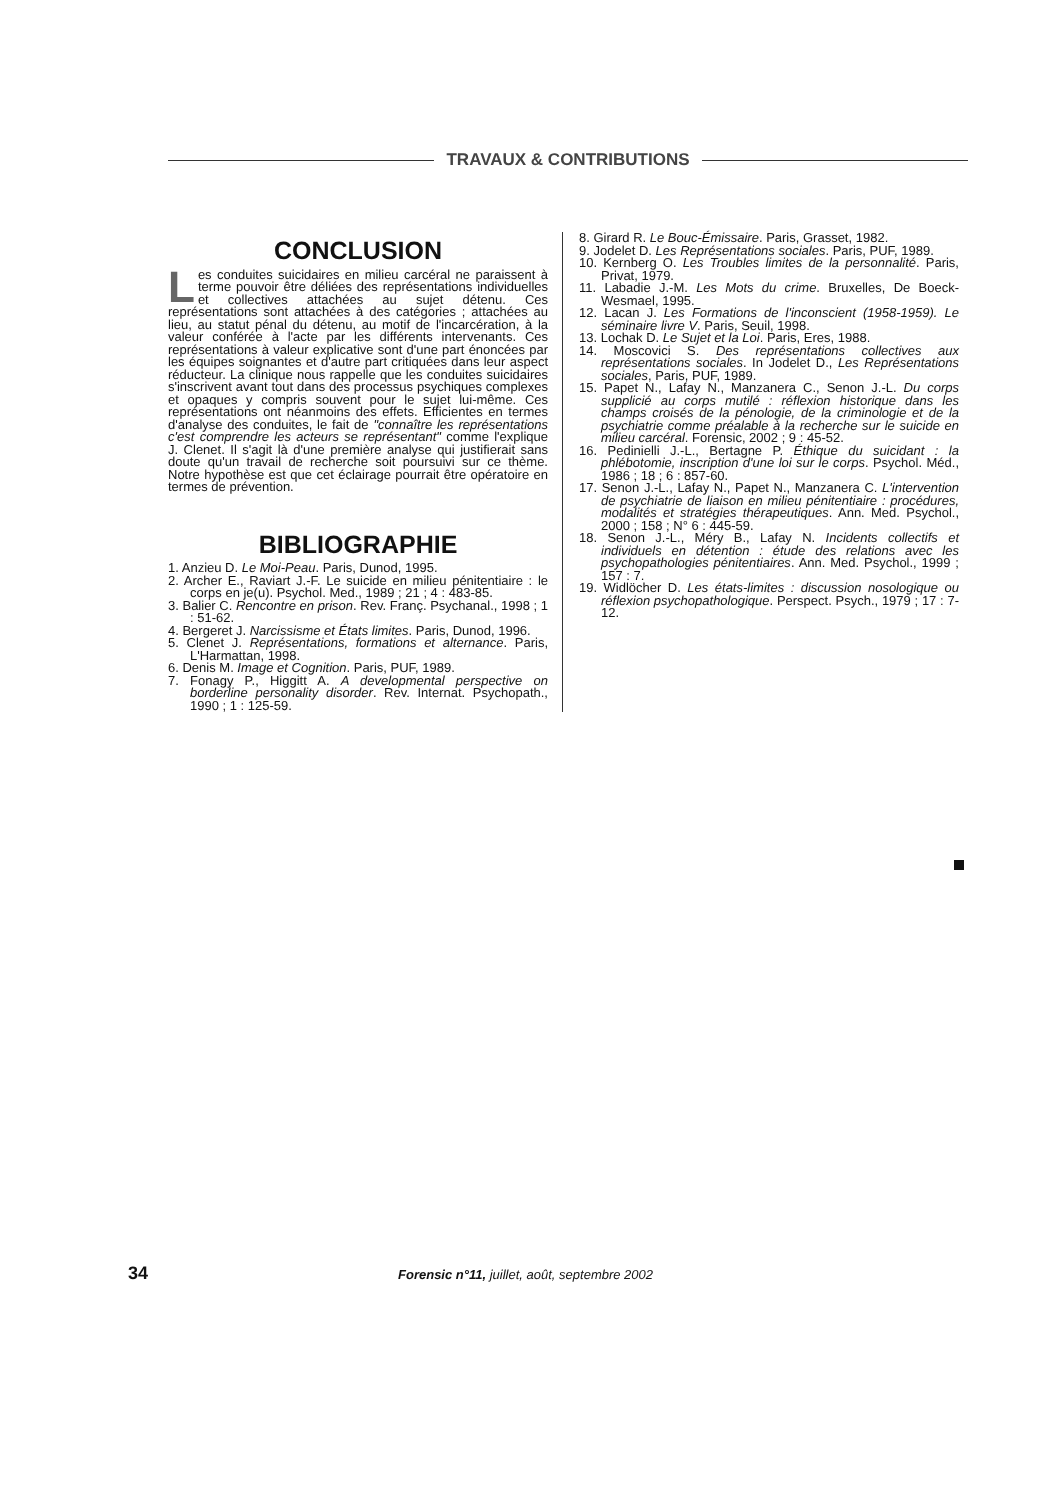TRAVAUX & CONTRIBUTIONS
CONCLUSION
Les conduites suicidaires en milieu carcéral ne paraissent à terme pouvoir être déliées des représentations individuelles et collectives attachées au sujet détenu. Ces représentations sont attachées à des catégories ; attachées au lieu, au statut pénal du détenu, au motif de l'incarcération, à la valeur conférée à l'acte par les différents intervenants. Ces représentations à valeur explicative sont d'une part énoncées par les équipes soignantes et d'autre part critiquées dans leur aspect réducteur. La clinique nous rappelle que les conduites suicidaires s'inscrivent avant tout dans des processus psychiques complexes et opaques y compris souvent pour le sujet lui-même. Ces représentations ont néanmoins des effets. Efficientes en termes d'analyse des conduites, le fait de "connaître les représentations c'est comprendre les acteurs se représentant" comme l'explique J. Clenet. Il s'agit là d'une première analyse qui justifierait sans doute qu'un travail de recherche soit poursuivi sur ce thème. Notre hypothèse est que cet éclairage pourrait être opératoire en termes de prévention.
BIBLIOGRAPHIE
1. Anzieu D. Le Moi-Peau. Paris, Dunod, 1995.
2. Archer E., Raviart J.-F. Le suicide en milieu pénitentiaire : le corps en je(u). Psychol. Med., 1989 ; 21 ; 4 : 483-85.
3. Balier C. Rencontre en prison. Rev. Franç. Psychanal., 1998 ; 1 : 51-62.
4. Bergeret J. Narcissisme et États limites. Paris, Dunod, 1996.
5. Clenet J. Représentations, formations et alternance. Paris, L'Harmattan, 1998.
6. Denis M. Image et Cognition. Paris, PUF, 1989.
7. Fonagy P., Higgitt A. A developmental perspective on borderline personality disorder. Rev. Internat. Psychopath., 1990 ; 1 : 125-59.
8. Girard R. Le Bouc-Émissaire. Paris, Grasset, 1982.
9. Jodelet D. Les Représentations sociales. Paris, PUF, 1989.
10. Kernberg O. Les Troubles limites de la personnalité. Paris, Privat, 1979.
11. Labadie J.-M. Les Mots du crime. Bruxelles, De Boeck-Wesmael, 1995.
12. Lacan J. Les Formations de l'inconscient (1958-1959). Le séminaire livre V. Paris, Seuil, 1998.
13. Lochak D. Le Sujet et la Loi. Paris, Eres, 1988.
14. Moscovici S. Des représentations collectives aux représentations sociales. In Jodelet D., Les Représentations sociales, Paris, PUF, 1989.
15. Papet N., Lafay N., Manzanera C., Senon J.-L. Du corps supplicié au corps mutilé : réflexion historique dans les champs croisés de la pénologie, de la criminologie et de la psychiatrie comme préalable à la recherche sur le suicide en milieu carcéral. Forensic, 2002 ; 9 : 45-52.
16. Pedinielli J.-L., Bertagne P. Éthique du suicidant : la phlébotomie, inscription d'une loi sur le corps. Psychol. Méd., 1986 ; 18 ; 6 : 857-60.
17. Senon J.-L., Lafay N., Papet N., Manzanera C. L'intervention de psychiatrie de liaison en milieu pénitentiaire : procédures, modalités et stratégies thérapeutiques. Ann. Med. Psychol., 2000 ; 158 ; N° 6 : 445-59.
18. Senon J.-L., Méry B., Lafay N. Incidents collectifs et individuels en détention : étude des relations avec les psychopathologies pénitentiaires. Ann. Med. Psychol., 1999 ; 157 : 7.
19. Widlöcher D. Les états-limites : discussion nosologique ou réflexion psychopathologique. Perspect. Psych., 1979 ; 17 : 7-12.
34 Forensic n°11, juillet, août, septembre 2002